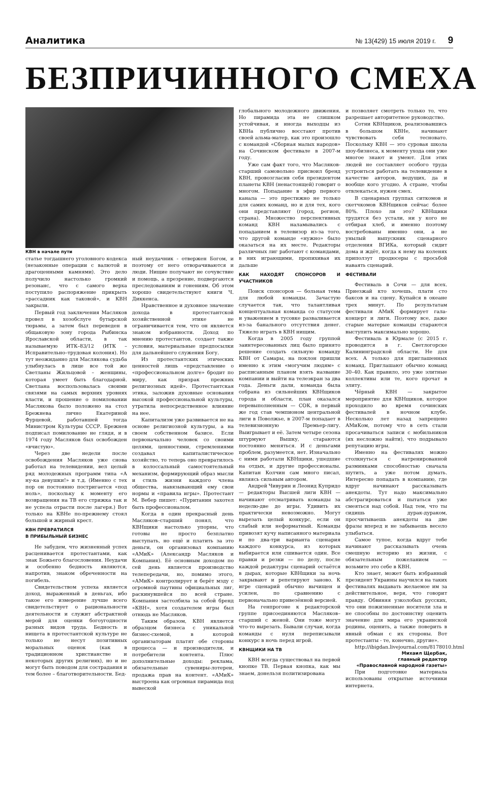Аналитика № 13(429) 15 июля 2019 г. 9
БЕЗПРИЧИННОГО СМЕХА
КВН в начале пути
статье тогдашнего уголовного кодекса (незаконные операции с валютой и драгоценными камнями). Это дело получило настолько громкий резонанс, что с самого верха поступило распоряжение прикрыть «рассадник как таковой», и КВН закрыли.
Первый год заключения Масляков провел в хозобслуге бутырской тюрьмы, а затем был переведен в общаковую зону города Рыбинска Ярославской области, в так называемую ИТК–83/12 (ИТК – Исправительно–трудовая колония). Но тут неожиданно для Маслякова судьба улыбнулась в лице все той же Светланы Жильцовой – женщины, которая умеет быть благодарной. Светлана воспользовалась своими связями на самых верхних уровнях власти, и прошение о помиловании Маслякова было положено на стол Брежнева лично Екатериной Фурцевой, работавшей тогда Министром Культуры СССР. Брежнев подписал помилование не глядя, и в 1974 году Масляков был освобожден «вчистую».
Через две недели после освобождения Масляков уже снова работал на телевидении, вел целый ряд молодежных программ типа «А ну-ка девушки!» и т.д. (Именно с тех пор он постоянно постригается «под ноль», поскольку к моменту его возвращения на ТВ его стрижка так и не успела отрасти после лагеря.) Вот только на КВНе по-прежнему стоял большой и жирный крест.
КВН ПРЕВРАТИЛСЯ
В ПРИБЫЛЬНЫЙ БИЗНЕС
Не забудем, что жизненный успех расценивается протестантами, как знак Божьего благословения. Неудачи и особенно бедность являются, напротив, знаком обреченности на погибель.
Свидетельством успеха является доход, выраженный в деньгах, ибо такое его измерение лучше всего свидетельствует о рациональности деятельности и служит абстрактной мерой для оценки богоугодности разных видов труда. Бедность и нищета в протестантской культуре не только не несут позитивных моральных оценок (как в традиционном христианстве и некоторых других религиях), но и не могут быть поводом для сострадания и тем более – благотворительности. Бед-
ный неудачник - отвержен Богом, и поэтому от него отворачиваются и люди. Нищие получают не сочувствие и помощь, а презрение, подвергаются преследованиям и гонениям. Об этом хорошо свидетельствуют книги Ч. Диккенса.
Нравственное и духовное значение дохода в протестантской хозяйственной этике не ограничивается тем, что он является знаком избранности. Доход по мнению протестантов, создает также условия, материальные предпосылки для дальнейшего служения Богу.
Из протестантских этических ценностей лишь «представление о «профессиональном долге» бродит по миру, как призрак прежних религиозных идей». Протестантская этика, заложив духовные основания высокой профессиональной культуры, утратила непосредственное влияние на нее.
Капитализм уже развивается не на основе религиозной культуры, а на своем собственном базисе. Если первоначально человек со своими целями, ценностями, стремлениями создавал капиталистическое хозяйство, то теперь оно превратилось в колоссальный самостоятельный механизм, формирующий образ мысли и стиль жизни каждого члена общества, навязывающий ему свои нормы и «правила игры». Протестант М. Вебер пишет: «Пуританин захотел быть профессионалом.
Когда в один прекрасный день Масляков–старший понял, что КВНщики настолько упорны, что готовы не просто безплатно выступать, но ещё и платить за это деньги, он организовал компанию «АМиК» (Александр Масляков и Компания). Её основным доходом по сей день является производство телепередачи, но, помимо этого, «АМиК» контролирует и берёт мзду с огромной паутины официальных лиг, раскинувшейся по всей стране. Компания застолбила за собой бренд «КВН», хотя создателем игры был отнюдь не Масляков.
Таким образом, КВН является образцом бизнеса с уникальной бизнес-схемой, в которой организаторам платят обе стороны процесса — и производители, и потребители контента. Плюс дополнительные доходы: реклама, обязательные сувениры-лотереи, продажа прав на контент. «АМиК» выстроена как огромная пирамида под вывеской
глобального молодежного движения. Но пирамида эта не слишком устойчивая, и иногда выходцы из КВНа публично восстают против своей альма-матер, как это произошло с командой «Сборная малых народов» на Сочинском фестивале в 2007-м году.
Уже сам факт того, что Масляков-старший самовольно присвоил бренд КВН, провозгласив себя президентом планеты КВН (ненастоящей) говорит о многом. Попадание в эфир первого канала — это престижно не только для самих команд, но и для тех, кого они представляют (город, регион, страна). Множество перспективных команд КВН наламывались с попаданием в телевизор из-за того, что другой команде «нужно» было оказаться на их месте. Редакторы различных лиг работают с командами, в них играющими, пропихивая их дальше
КАК НАХОДЯТ СПОНСОРОВ И УЧАСТНИКОВ
Поиск спонсоров — больная тема для любой команды. Зачастую случается так, что талантливая концептуальная команда со статусом и уважением в тусовке разваливается из-за банального отсутствия денег. Тяжело играть в КВН нищим.
Когда в 2005 году группой заинтересованных лиц было принято решение создать сильную команду КВН от Самары, на поклон пришли именно к этим «могучим людям» с расписанным планом взять название компании и выйти на телеэкран за два года. Деньги дали, команда была собрана из сильнейших КВНщиков города и области, план оказался перевыполненным — СОК, в первый же год став чемпионом центральной лиги в Поволжье, в 2007-м попадает в телевизионную Премьер-лигу. Выигрывает и её. Затем четыре сезона штурмуют Вышку, стараются постоянно меняться. И с деньгами проблем, разумеется, нет. Изначально с ними работали КВНщики, ушедшие на отдых, и другие профессионалы. Капитан Колчин сам много писал, являясь сильным автором.
Андрей Чивурин и Леонид Купридо — редакторы Высшей лиги КВН — начинают отсматривать команды за неделю-две до игры. Удивить их практически невозможно. Могут вырезать целый конкурс, если он слабый или неформатный. Команды привозят кучу написанного материала и по два-три варианта сценария каждого конкурса, из которых выбирается или сшивается один. Все правки и резки — по делу, после каждой редактуры сценарий остаётся в дырах, которые КВНщики за ночь закрывают и репетируют заново. К игре сценарий обычно вычищен и усилен, по сравнению с первоначально привезённой версией.
На генпрогоне к редакторской группе присоединяются Масляков–старший с женой. Они тоже могут что-то вырезать. Бывали случаи, когда команды с нуля переписывали конкурс в ночь перед игрой.
КВНЩИКИ НА ТВ
КВН всегда существовал на первой кнопке ТВ. Первая кнопка, как мы знаем, донельзя политизирована
и позволяет смотреть только то, что разрешает авторитетное руководство.
Сотни КВНщиков, реализовавшись в большом КВНе, начинают чувствовать себя тесновато. Поскольку КВН — это суровая школа шоу-бизнеса, к моменту ухода они уже многое знают и умеют. Для этих людей не составляет особого труда устроиться работать на телевидение в качестве авторов, ведущих, да и вообще кого угодно. А стране, чтобы отвлекаться, нужен смех.
В сценарных группах ситкомов и скетчкомов КВНщиков сейчас более 80%. Плохо ли это? КВНщики трудятся без устали, ни у кого не отбирая хлеб, и именно поэтому востребованы именно они, а не унылый выпускник сценарного отделения ВГИКа, который сидит дома и ждёт, когда к нему на коленях приползут продюсеры с просьбой наваять сценарий.
ФЕСТИВАЛИ
Фестиваль в Сочи — для всех. Приезжай кто хочешь, плати сто баксов и на сцену. Купайся в океане трех минут. По результатам фестиваля АМиК формирует гала-концерт и лиги. Поэтому все, даже старые матерые команды стараются выступить максимально хорошо.
Фестиваль в Юрмале (с 2015 г. проводится в г. Светлогорске Калининградской области. Не для всех. А только для приглашенных команд. Приглашают обычно команд 30–40. Как правило, это уже элитные коллективы или те, кого прочат в элиту.
Чёрный КВН — закрытое мероприятие для КВНщиков, которое проходило во время сочинских фестивалей в ночном клубе. Несколько лет назад запрещено АМиКом, потому что в сеть стали просачиваться записи с мобильников (их несложно найти), что подрывало репутацию игры.
Именно на фестивалях можно столкнуться с натренированной разминками способностью сначала шутить, а уже потом думать. Интересно попадать в компанию, где вдруг начинают рассказывать анекдоты. Тут надо максимально абстрагироваться и пытаться уже смеяться над собой. Над тем, что ты сидишь дурак-дураком, просчитываешь анекдоты на две фразы вперед и не забываешь весело улыбаться.
Самое тупое, когда вдруг тебе начинают рассказывать очень смешную историю из жизни, с обязательным пожеланием — возьмите это себе в КВН.
Кто знает, может быть избранный президент Украины научился на таких фестивалях выдавать желаемое им за действительное, веря, что говорит правду. Обвиняя узколобых русских, что они пожизненные носители зла и не способны по достоинству оценить значение для мира его украинской родины, оценить, а также поверить в явный обман с их стороны. Вот протестанты - те, конечно, другие».
http://ibigdan.livejournal.com/8178010.html
Михаил Щербак,
главный редактор
«Православной народной газеты»
При подготовке материала использованы открытые источники интернета.